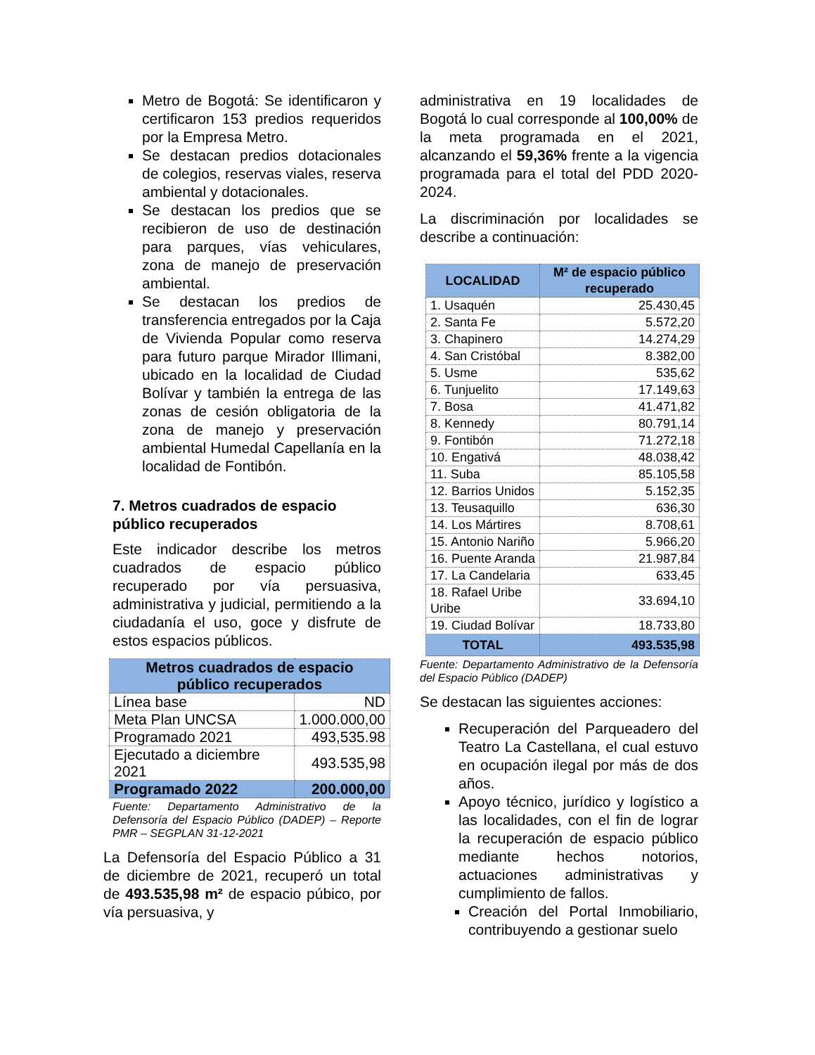Metro de Bogotá: Se identificaron y certificaron 153 predios requeridos por la Empresa Metro.
Se destacan predios dotacionales de colegios, reservas viales, reserva ambiental y dotacionales.
Se destacan los predios que se recibieron de uso de destinación para parques, vías vehiculares, zona de manejo de preservación ambiental.
Se destacan los predios de transferencia entregados por la Caja de Vivienda Popular como reserva para futuro parque Mirador Illimani, ubicado en la localidad de Ciudad Bolívar y también la entrega de las zonas de cesión obligatoria de la zona de manejo y preservación ambiental Humedal Capellanía en la localidad de Fontibón.
7. Metros cuadrados de espacio público recuperados
Este indicador describe los metros cuadrados de espacio público recuperado por vía persuasiva, administrativa y judicial, permitiendo a la ciudadanía el uso, goce y disfrute de estos espacios públicos.
| Metros cuadrados de espacio público recuperados | |
| --- | --- |
| Línea base | ND |
| Meta Plan UNCSA | 1.000.000,00 |
| Programado 2021 | 493,535.98 |
| Ejecutado a diciembre 2021 | 493.535,98 |
| Programado 2022 | 200.000,00 |
Fuente: Departamento Administrativo de la Defensoría del Espacio Público (DADEP) – Reporte PMR – SEGPLAN 31-12-2021
La Defensoría del Espacio Público a 31 de diciembre de 2021, recuperó un total de 493.535,98 m² de espacio púbico, por vía persuasiva, y
administrativa en 19 localidades de Bogotá lo cual corresponde al 100,00% de la meta programada en el 2021, alcanzando el 59,36% frente a la vigencia programada para el total del PDD 2020-2024.
La discriminación por localidades se describe a continuación:
| LOCALIDAD | M² de espacio público recuperado |
| --- | --- |
| 1. Usaquén | 25.430,45 |
| 2. Santa Fe | 5.572,20 |
| 3. Chapinero | 14.274,29 |
| 4. San Cristóbal | 8.382,00 |
| 5. Usme | 535,62 |
| 6. Tunjuelito | 17.149,63 |
| 7. Bosa | 41.471,82 |
| 8. Kennedy | 80.791,14 |
| 9. Fontibón | 71.272,18 |
| 10. Engativá | 48.038,42 |
| 11. Suba | 85.105,58 |
| 12. Barrios Unidos | 5.152,35 |
| 13. Teusaquillo | 636,30 |
| 14. Los Mártires | 8.708,61 |
| 15. Antonio Nariño | 5.966,20 |
| 16. Puente Aranda | 21.987,84 |
| 17. La Candelaria | 633,45 |
| 18. Rafael Uribe Uribe | 33.694,10 |
| 19. Ciudad Bolívar | 18.733,80 |
| TOTAL | 493.535,98 |
Fuente: Departamento Administrativo de la Defensoría del Espacio Público (DADEP)
Se destacan las siguientes acciones:
Recuperación del Parqueadero del Teatro La Castellana, el cual estuvo en ocupación ilegal por más de dos años.
Apoyo técnico, jurídico y logístico a las localidades, con el fin de lograr la recuperación de espacio público mediante hechos notorios, actuaciones administrativas y cumplimiento de fallos.
Creación del Portal Inmobiliario, contribuyendo a gestionar suelo